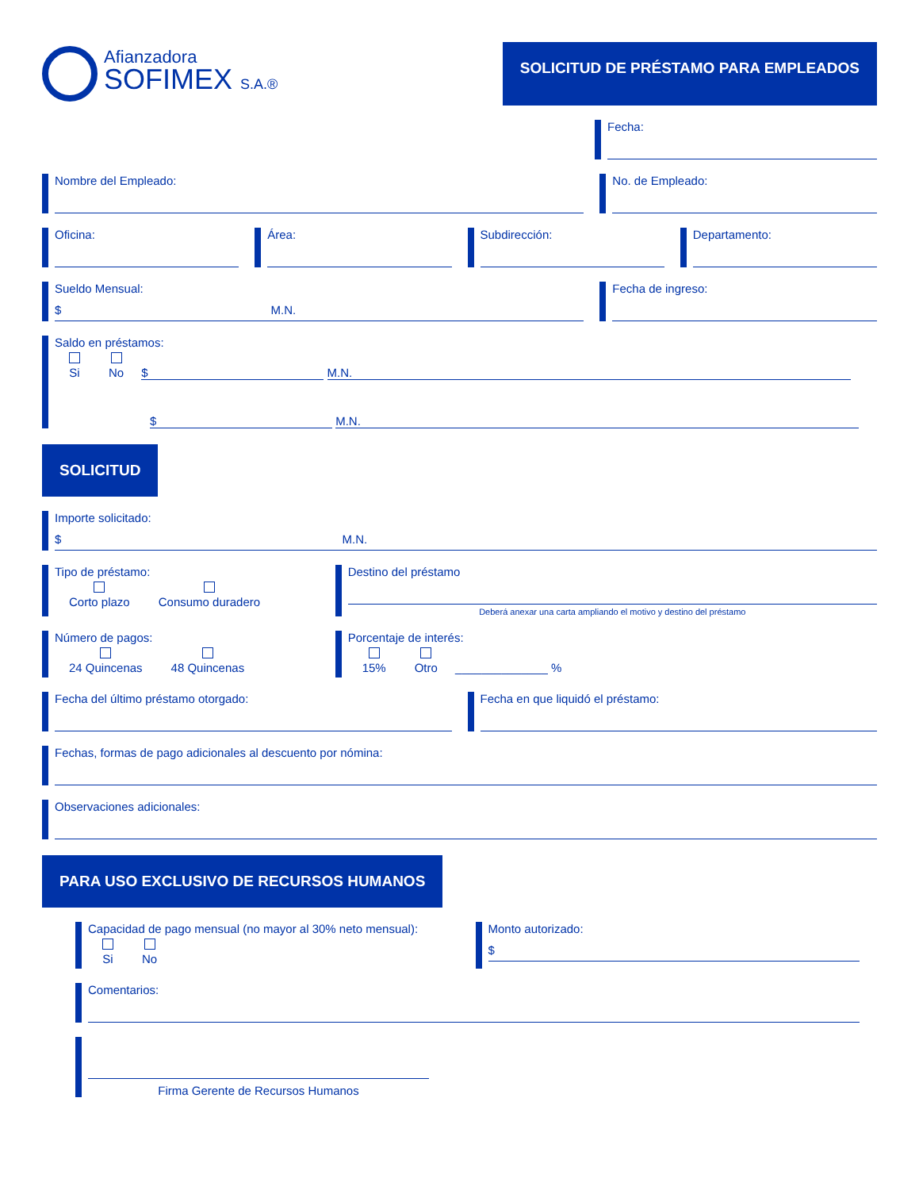Afianzadora
SOFIMEX S.A.®
SOLICITUD DE PRÉSTAMO PARA EMPLEADOS
Fecha:
Nombre del Empleado: No. de Empleado:
Oficina: Área: Subdirección: Departamento:
Sueldo Mensual:
$ M.N.
Fecha de ingreso:
Saldo en préstamos:
Si
No $ M.N.
$ M.N.
SOLICITUD
Importe solicitado:
$ M.N.
Tipo de préstamo:
Corto plazo
Consumo duradero
Destino del préstamo
Deberá anexar una carta ampliando el motivo y destino del préstamo
Número de pagos:
24 Quincenas
48 Quincenas
Porcentaje de interés:
15%
Otro ______________ %
Fecha del último préstamo otorgado:
Fecha en que liquidó el préstamo:
Fechas, formas de pago adicionales al descuento por nómina:
Observaciones adicionales:
PARA USO EXCLUSIVO DE RECURSOS HUMANOS
Capacidad de pago mensual (no mayor al 30% neto mensual):
Si
No
Monto autorizado:
$
Comentarios:
Firma Gerente de Recursos Humanos